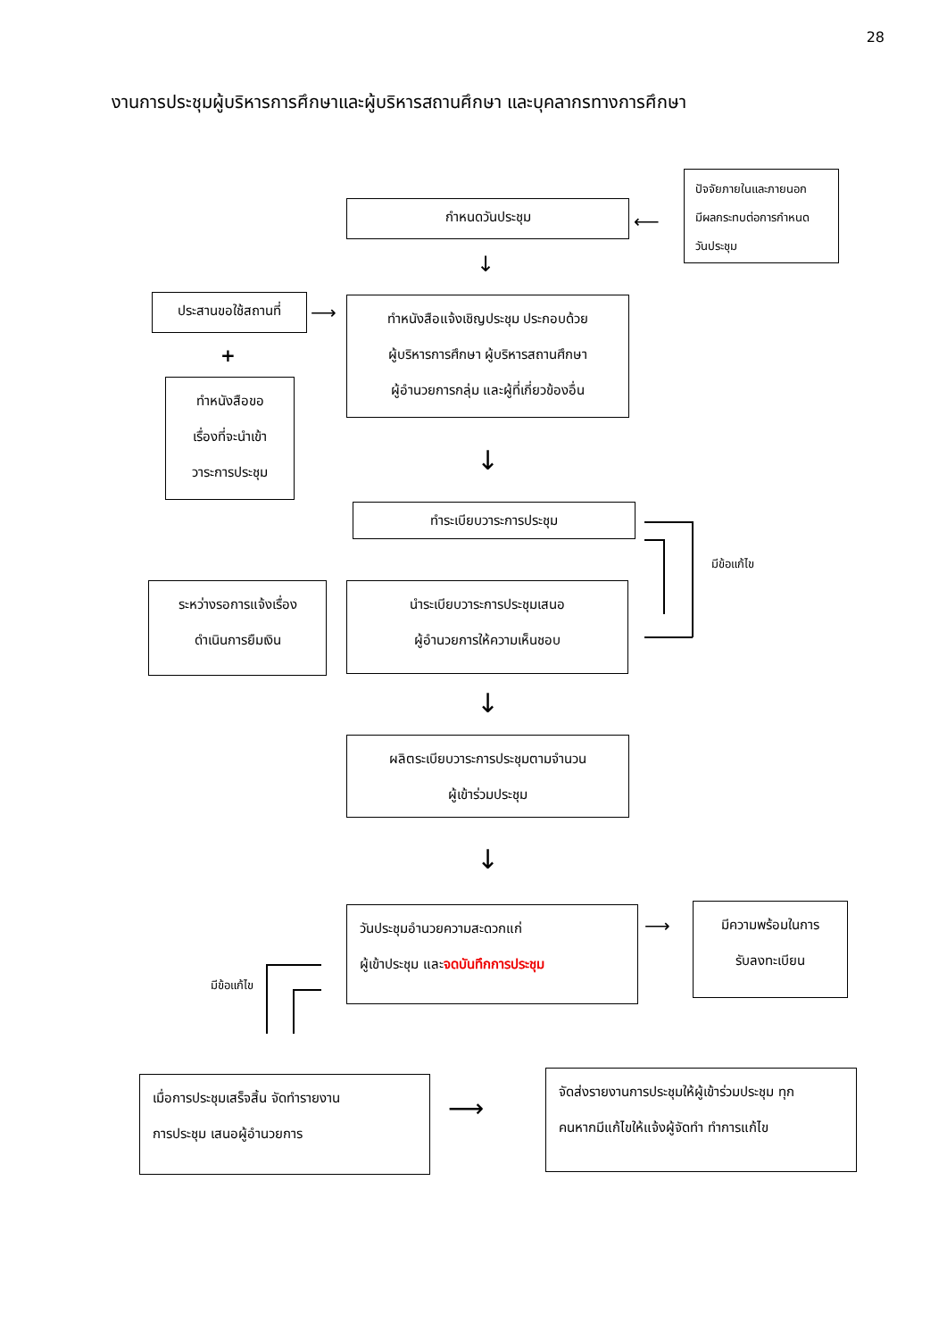28
งานการประชุมผู้บริหารการศึกษาและผู้บริหารสถานศึกษา และบุคลากรทางการศึกษา
ปัจจัยภายในและภายนอก
มีผลกระทบต่อการกำหนด
วันประชุม
กำหนดวันประชุม
⟵
↓
ประสานขอใช้สถานที่
⟶
ทำหนังสือแจ้งเชิญประชุม ประกอบด้วย
ผู้บริหารการศึกษา ผู้บริหารสถานศึกษา
ผู้อำนวยการกลุ่ม และผู้ที่เกี่ยวข้องอื่น
+
ทำหนังสือขอ
เรื่องที่จะนำเข้า
วาระการประชุม
↓
ทำระเบียบวาระการประชุม
มีข้อแก้ไข
ระหว่างรอการแจ้งเรื่อง
ดำเนินการยืมเงิน
นำระเบียบวาระการประชุมเสนอ
ผู้อำนวยการให้ความเห็นชอบ
↓
ผลิตระเบียบวาระการประชุมตามจำนวน
ผู้เข้าร่วมประชุม
↓
วันประชุมอำนวยความสะดวกแก่
ผู้เข้าประชุม และจดบันทึกการประชุม
⟶
มีความพร้อมในการ
รับลงทะเบียน
มีข้อแก้ไข
เมื่อการประชุมเสร็จสิ้น จัดทำรายงาน
การประชุม เสนอผู้อำนวยการ
⟶
จัดส่งรายงานการประชุมให้ผู้เข้าร่วมประชุม ทุก
คนหากมีแก้ไขให้แจ้งผู้จัดทำ ทำการแก้ไข